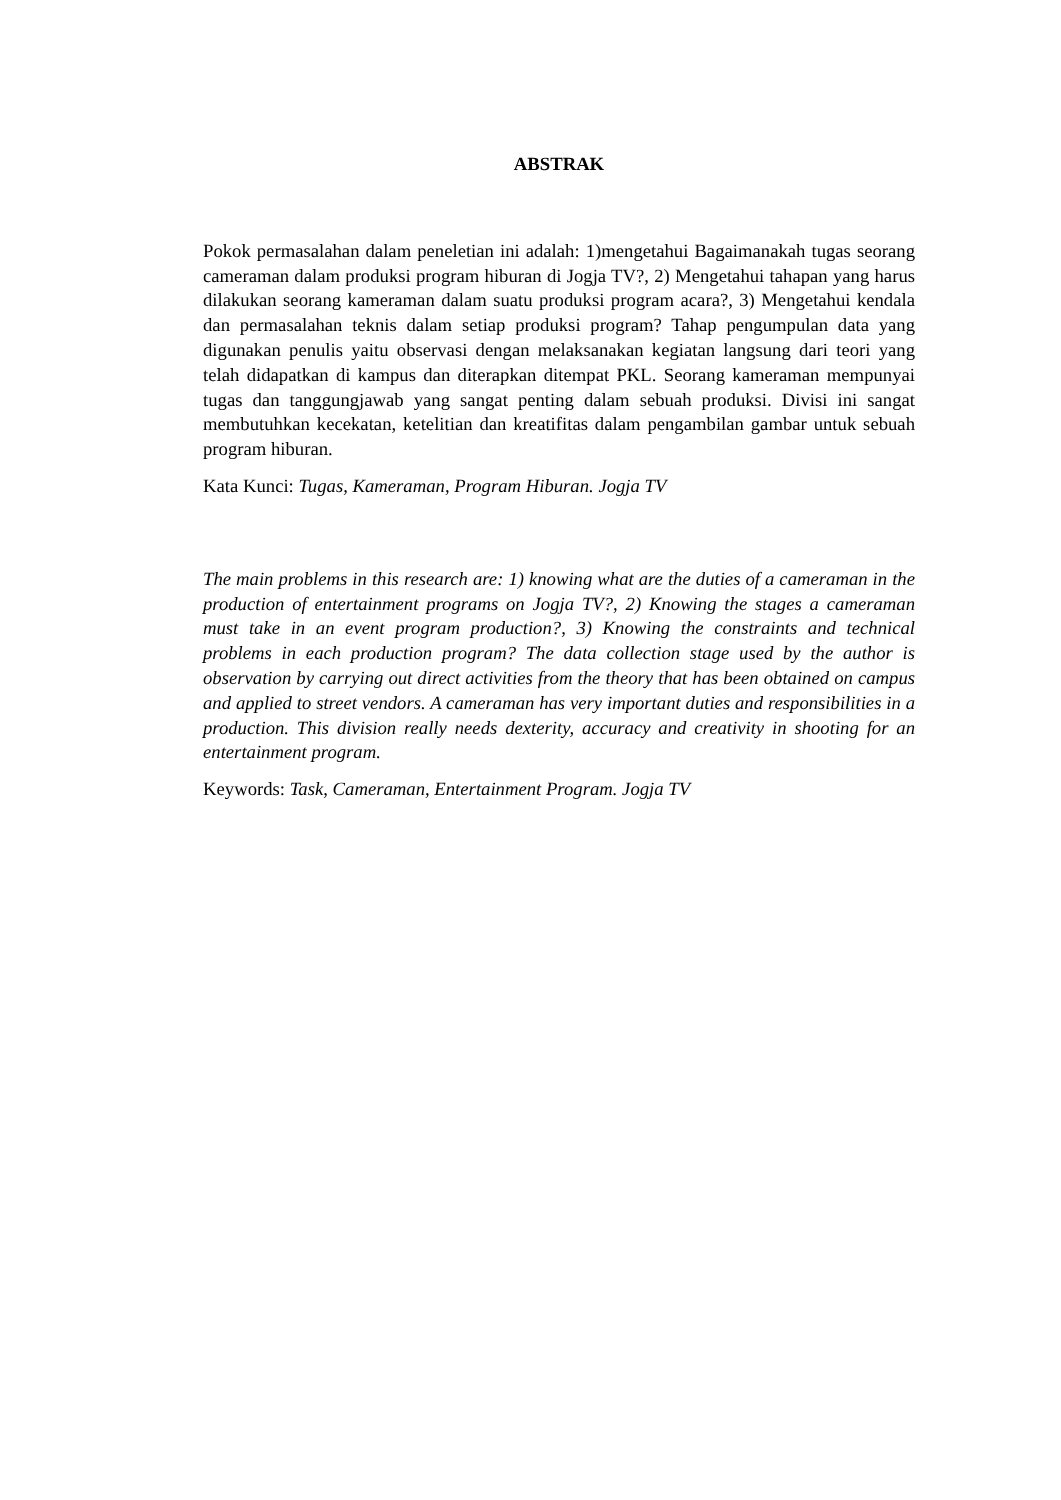ABSTRAK
Pokok permasalahan dalam peneletian ini adalah: 1)mengetahui Bagaimanakah tugas seorang cameraman dalam produksi program hiburan di Jogja TV?, 2) Mengetahui tahapan yang harus dilakukan seorang kameraman dalam suatu produksi program acara?, 3) Mengetahui kendala dan permasalahan teknis dalam setiap produksi program? Tahap pengumpulan data yang digunakan penulis yaitu observasi dengan melaksanakan kegiatan langsung dari teori yang telah didapatkan di kampus dan diterapkan ditempat PKL. Seorang kameraman mempunyai tugas dan tanggungjawab yang sangat penting dalam sebuah produksi. Divisi ini sangat membutuhkan kecekatan, ketelitian dan kreatifitas dalam pengambilan gambar untuk sebuah program hiburan.
Kata Kunci: Tugas, Kameraman, Program Hiburan. Jogja TV
The main problems in this research are: 1) knowing what are the duties of a cameraman in the production of entertainment programs on Jogja TV?, 2) Knowing the stages a cameraman must take in an event program production?, 3) Knowing the constraints and technical problems in each production program? The data collection stage used by the author is observation by carrying out direct activities from the theory that has been obtained on campus and applied to street vendors. A cameraman has very important duties and responsibilities in a production. This division really needs dexterity, accuracy and creativity in shooting for an entertainment program.
Keywords: Task, Cameraman, Entertainment Program. Jogja TV